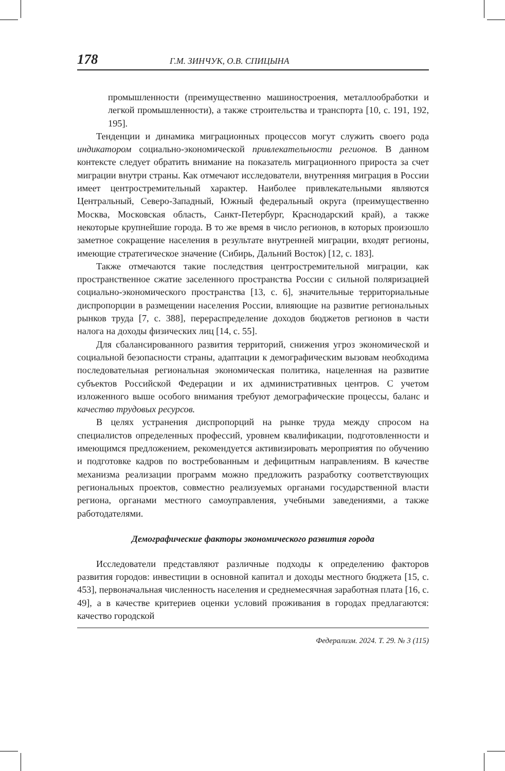178 Г.М. ЗИНЧУК, О.В. СПИЦЫНА
промышленности (преимущественно машиностроения, металлообработки и легкой промышленности), а также строительства и транспорта [10, с. 191, 192, 195].
Тенденции и динамика миграционных процессов могут служить своего рода индикатором социально-экономической привлекательности регионов. В данном контексте следует обратить внимание на показатель миграционного прироста за счет миграции внутри страны. Как отмечают исследователи, внутренняя миграция в России имеет центростремительный характер. Наиболее привлекательными являются Центральный, Северо-Западный, Южный федеральный округа (преимущественно Москва, Московская область, Санкт-Петербург, Краснодарский край), а также некоторые крупнейшие города. В то же время в число регионов, в которых произошло заметное сокращение населения в результате внутренней миграции, входят регионы, имеющие стратегическое значение (Сибирь, Дальний Восток) [12, с. 183].
Также отмечаются такие последствия центростремительной миграции, как пространственное сжатие заселенного пространства России с сильной поляризацией социально-экономического пространства [13, с. 6], значительные территориальные диспропорции в размещении населения России, влияющие на развитие региональных рынков труда [7, с. 388], перераспределение доходов бюджетов регионов в части налога на доходы физических лиц [14, с. 55].
Для сбалансированного развития территорий, снижения угроз экономической и социальной безопасности страны, адаптации к демографическим вызовам необходима последовательная региональная экономическая политика, нацеленная на развитие субъектов Российской Федерации и их административных центров. С учетом изложенного выше особого внимания требуют демографические процессы, баланс и качество трудовых ресурсов.
В целях устранения диспропорций на рынке труда между спросом на специалистов определенных профессий, уровнем квалификации, подготовленности и имеющимся предложением, рекомендуется активизировать мероприятия по обучению и подготовке кадров по востребованным и дефицитным направлениям. В качестве механизма реализации программ можно предложить разработку соответствующих региональных проектов, совместно реализуемых органами государственной власти региона, органами местного самоуправления, учебными заведениями, а также работодателями.
Демографические факторы экономического развития города
Исследователи представляют различные подходы к определению факторов развития городов: инвестиции в основной капитал и доходы местного бюджета [15, с. 453], первоначальная численность населения и среднемесячная заработная плата [16, с. 49], а в качестве критериев оценки условий проживания в городах предлагаются: качество городской
Федерализм. 2024. Т. 29. № 3 (115)